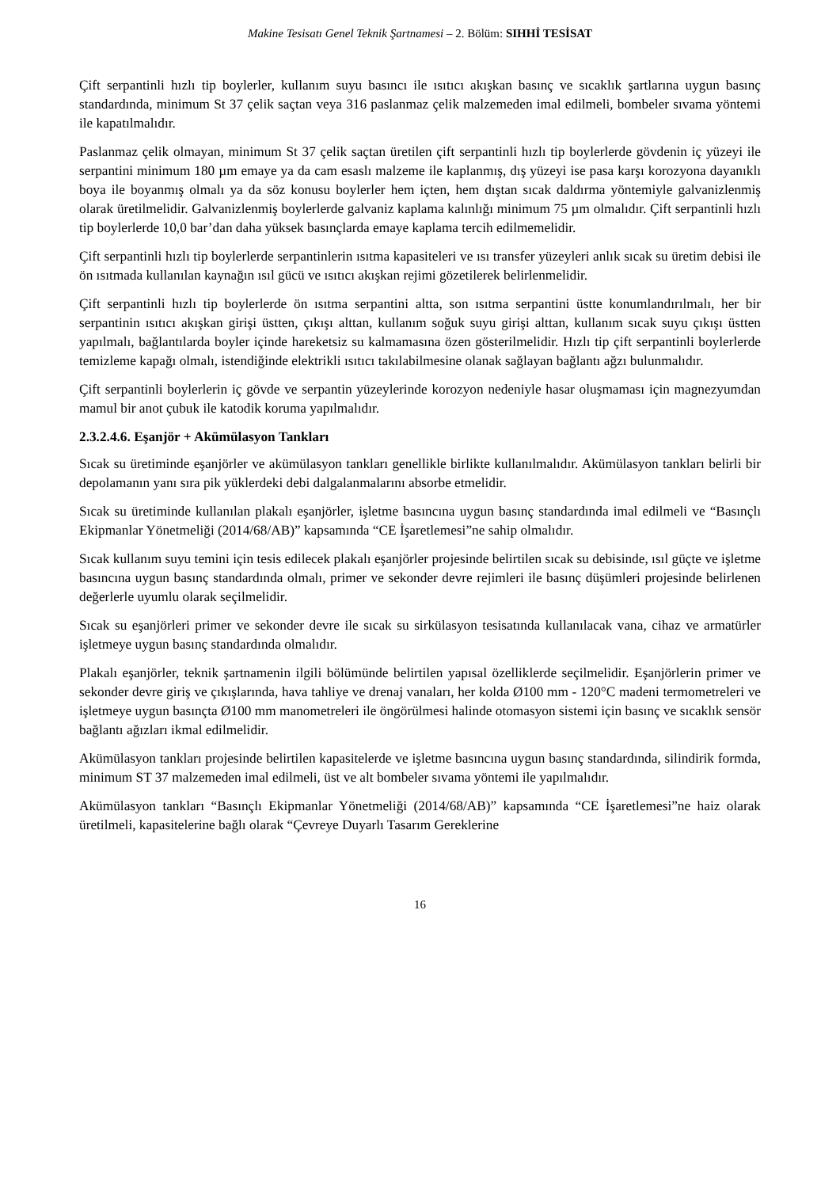Makine Tesisatı Genel Teknik Şartnamesi – 2. Bölüm: SIHHİ TESİSAT
Çift serpantinli hızlı tip boylerler, kullanım suyu basıncı ile ısıtıcı akışkan basınç ve sıcaklık şartlarına uygun basınç standardında, minimum St 37 çelik saçtan veya 316 paslanmaz çelik malzemeden imal edilmeli, bombeler sıvama yöntemi ile kapatılmalıdır.
Paslanmaz çelik olmayan, minimum St 37 çelik saçtan üretilen çift serpantinli hızlı tip boylerlerde gövdenin iç yüzeyi ile serpantini minimum 180 µm emaye ya da cam esaslı malzeme ile kaplanmış, dış yüzeyi ise pasa karşı korozyona dayanıklı boya ile boyanmış olmalı ya da söz konusu boylerler hem içten, hem dıştan sıcak daldırma yöntemiyle galvanizlenmiş olarak üretilmelidir. Galvanizlenmiş boylerlerde galvaniz kaplama kalınlığı minimum 75 µm olmalıdır. Çift serpantinli hızlı tip boylerlerde 10,0 bar’dan daha yüksek basınçlarda emaye kaplama tercih edilmemelidir.
Çift serpantinli hızlı tip boylerlerde serpantinlerin ısıtma kapasiteleri ve ısı transfer yüzeyleri anlık sıcak su üretim debisi ile ön ısıtmada kullanılan kaynağın ısıl gücü ve ısıtıcı akışkan rejimi gözetilerek belirlenmelidir.
Çift serpantinli hızlı tip boylerlerde ön ısıtma serpantini altta, son ısıtma serpantini üstte konumlandırılmalı, her bir serpantinin ısıtıcı akışkan girişi üstten, çıkışı alttan, kullanım soğuk suyu girişi alttan, kullanım sıcak suyu çıkışı üstten yapılmalı, bağlantılarda boyler içinde hareketsiz su kalmamasına özen gösterilmelidir. Hızlı tip çift serpantinli boylerlerde temizleme kapağı olmalı, istendiğinde elektrikli ısıtıcı takılabilmesine olanak sağlayan bağlantı ağzı bulunmalıdır.
Çift serpantinli boylerlerin iç gövde ve serpantin yüzeylerinde korozyon nedeniyle hasar oluşmaması için magnezyumdan mamul bir anot çubuk ile katodik koruma yapılmalıdır.
2.3.2.4.6. Eşanjör + Akümülasyon Tankları
Sıcak su üretiminde eşanjörler ve akümülasyon tankları genellikle birlikte kullanılmalıdır. Akümülasyon tankları belirli bir depolamanın yanı sıra pik yüklerdeki debi dalgalanmalarını absorbe etmelidir.
Sıcak su üretiminde kullanılan plakalı eşanjörler, işletme basıncına uygun basınç standardında imal edilmeli ve “Basınçlı Ekipmanlar Yönetmeliği (2014/68/AB)” kapsamında “CE İşaretlemesi”ne sahip olmalıdır.
Sıcak kullanım suyu temini için tesis edilecek plakalı eşanjörler projesinde belirtilen sıcak su debisinde, ısıl güçte ve işletme basıncına uygun basınç standardında olmalı, primer ve sekonder devre rejimleri ile basınç düşümleri projesinde belirlenen değerlerle uyumlu olarak seçilmelidir.
Sıcak su eşanjörleri primer ve sekonder devre ile sıcak su sirkülasyon tesisatında kullanılacak vana, cihaz ve armatürler işletmeye uygun basınç standardında olmalıdır.
Plakalı eşanjörler, teknik şartnamenin ilgili bölümünde belirtilen yapısal özelliklerde seçilmelidir. Eşanjörlerin primer ve sekonder devre giriş ve çıkışlarında, hava tahliye ve drenaj vanaları, her kolda Ø100 mm - 120°C madeni termometreleri ve işletmeye uygun basınçta Ø100 mm manometreleri ile öngörülmesi halinde otomasyon sistemi için basınç ve sıcaklık sensör bağlantı ağızları ikmal edilmelidir.
Akümülasyon tankları projesinde belirtilen kapasitelerde ve işletme basıncına uygun basınç standardında, silindirik formda, minimum ST 37 malzemeden imal edilmeli, üst ve alt bombeler sıvama yöntemi ile yapılmalıdır.
Akümülasyon tankları “Basınçlı Ekipmanlar Yönetmeliği (2014/68/AB)” kapsamında “CE İşaretlemesi”ne haiz olarak üretilmeli, kapasitelerine bağlı olarak “Çevreye Duyarlı Tasarım Gereklerine
16